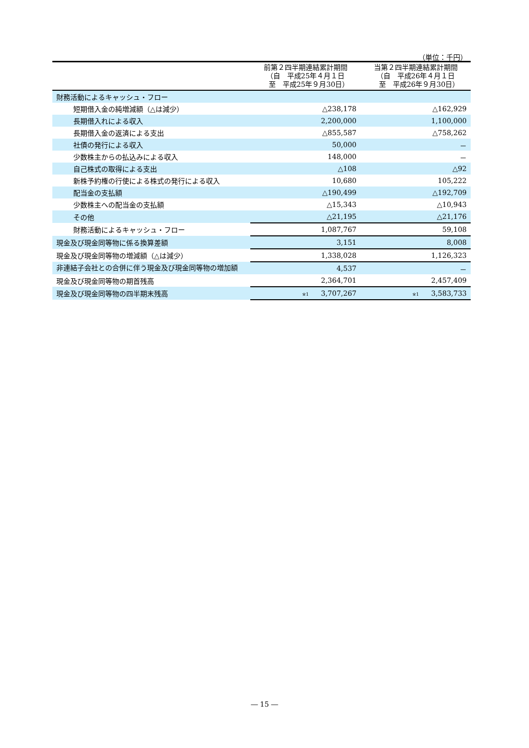（単位：千円）
| | 前第２四半期連結累計期間 （自 平成25年４月１日 至 平成25年９月30日） | 当第２四半期連結累計期間 （自 平成26年４月１日 至 平成26年９月30日） |
| --- | --- | --- |
| 財務活動によるキャッシュ・フロー | | |
| 短期借入金の純増減額（△は減少） | △238,178 | △162,929 |
| 長期借入れによる収入 | 2,200,000 | 1,100,000 |
| 長期借入金の返済による支出 | △855,587 | △758,262 |
| 社債の発行による収入 | 50,000 | － |
| 少数株主からの払込みによる収入 | 148,000 | － |
| 自己株式の取得による支出 | △108 | △92 |
| 新株予約権の行使による株式の発行による収入 | 10,680 | 105,222 |
| 配当金の支払額 | △190,499 | △192,709 |
| 少数株主への配当金の支払額 | △15,343 | △10,943 |
| その他 | △21,195 | △21,176 |
| 財務活動によるキャッシュ・フロー | 1,087,767 | 59,108 |
| 現金及び現金同等物に係る換算差額 | 3,151 | 8,008 |
| 現金及び現金同等物の増減額（△は減少） | 1,338,028 | 1,126,323 |
| 非連結子会社との合併に伴う現金及び現金同等物の増加額 | 4,537 | － |
| 現金及び現金同等物の期首残高 | 2,364,701 | 2,457,409 |
| 現金及び現金同等物の四半期末残高 | <sup>※1</sup> 3,707,267 | <sup>※1</sup> 3,583,733 |
― 15 ―